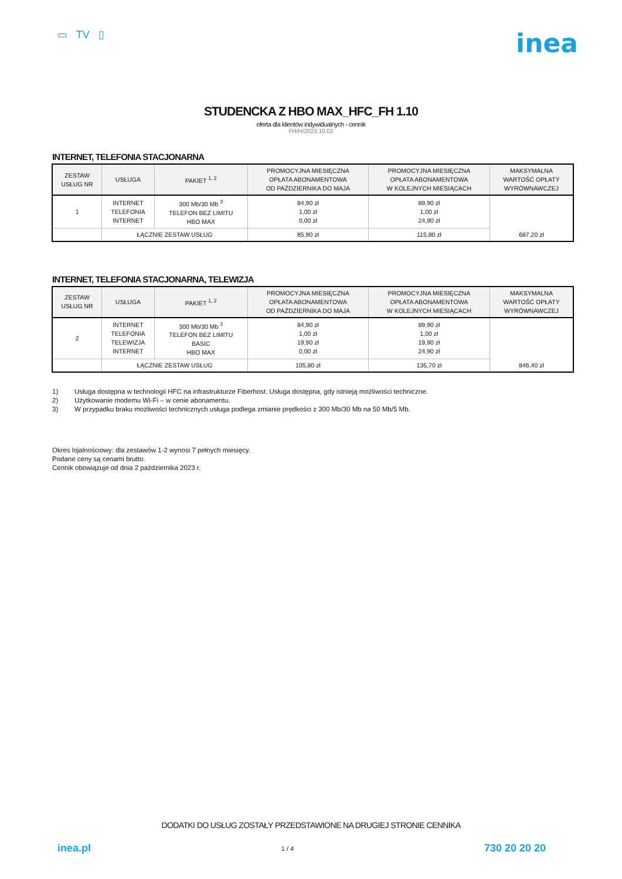▭ TV ▯
inea
STUDENCKA Z HBO MAX_HFC_FH 1.10
oferta dla klientów indywidualnych - cennik
FH/H/2023.10.02
INTERNET, TELEFONIA STACJONARNA
| ZESTAW USŁUG NR | USŁUGA | PAKIET <sup>1, 2</sup> | PROMOCYJNA MIESIĘCZNA OPŁATA ABONAMENTOWA OD PAŹDZIERNIKA DO MAJA | PROMOCYJNA MIESIĘCZNA OPŁATA ABONAMENTOWA W KOLEJNYCH MIESIĄCACH | MAKSYMALNA WARTOŚĆ OPŁATY WYRÓWNAWCZEJ |
| --- | --- | --- | --- | --- | --- |
| 1 | INTERNET TELEFONIA INTERNET | 300 Mb/30 Mb <sup>3</sup> TELEFON BEZ LIMITU HBO MAX | 84,90 zł 1,00 zł 0,00 zł | 89,90 zł 1,00 zł 24,90 zł | 687,20 zł |
| | ŁĄCZNIE ZESTAW USŁUG | | 85,90 zł | 115,80 zł | |
INTERNET, TELEFONIA STACJONARNA, TELEWIZJA
| ZESTAW USŁUG NR | USŁUGA | PAKIET <sup>1, 2</sup> | PROMOCYJNA MIESIĘCZNA OPŁATA ABONAMENTOWA OD PAŹDZIERNIKA DO MAJA | PROMOCYJNA MIESIĘCZNA OPŁATA ABONAMENTOWA W KOLEJNYCH MIESIĄCACH | MAKSYMALNA WARTOŚĆ OPŁATY WYRÓWNAWCZEJ |
| --- | --- | --- | --- | --- | --- |
| 2 | INTERNET TELEFONIA TELEWIZJA INTERNET | 300 Mb/30 Mb <sup>3</sup> TELEFON BEZ LIMITU BASIC HBO MAX | 84,90 zł 1,00 zł 19,90 zł 0,00 zł | 89,90 zł 1,00 zł 19,90 zł 24,90 zł | 846,40 zł |
| | ŁĄCZNIE ZESTAW USŁUG | | 105,80 zł | 135,70 zł | |
1) Usługa dostępna w technologii HFC na infrastrukturze Fiberhost. Usługa dostępna, gdy istnieją możliwości techniczne.
2) Użytkowanie modemu Wi-Fi – w cenie abonamentu.
3) W przypadku braku możliwości technicznych usługa podlega zmianie prędkości z 300 Mb/30 Mb na 50 Mb/5 Mb.
Okres lojalnościowy: dla zestawów 1-2 wynosi 7 pełnych miesięcy.
Podane ceny są cenami brutto.
Cennik obowiązuje od dnia 2 października 2023 r.
DODATKI DO USŁUG ZOSTAŁY PRZEDSTAWIONE NA DRUGIEJ STRONIE CENNIKA
inea.pl 1 / 4 730 20 20 20